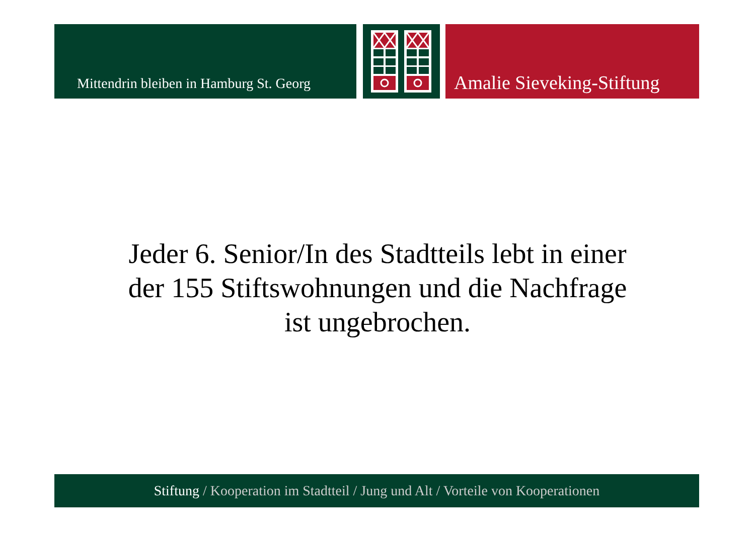Mittendrin bleiben in Hamburg St. Georg
Amalie Sieveking-Stiftung
Jeder 6. Senior/In des Stadtteils lebt in einer
der 155 Stiftswohnungen und die Nachfrage
ist ungebrochen.
Stiftung / Kooperation im Stadtteil / Jung und Alt / Vorteile von Kooperationen